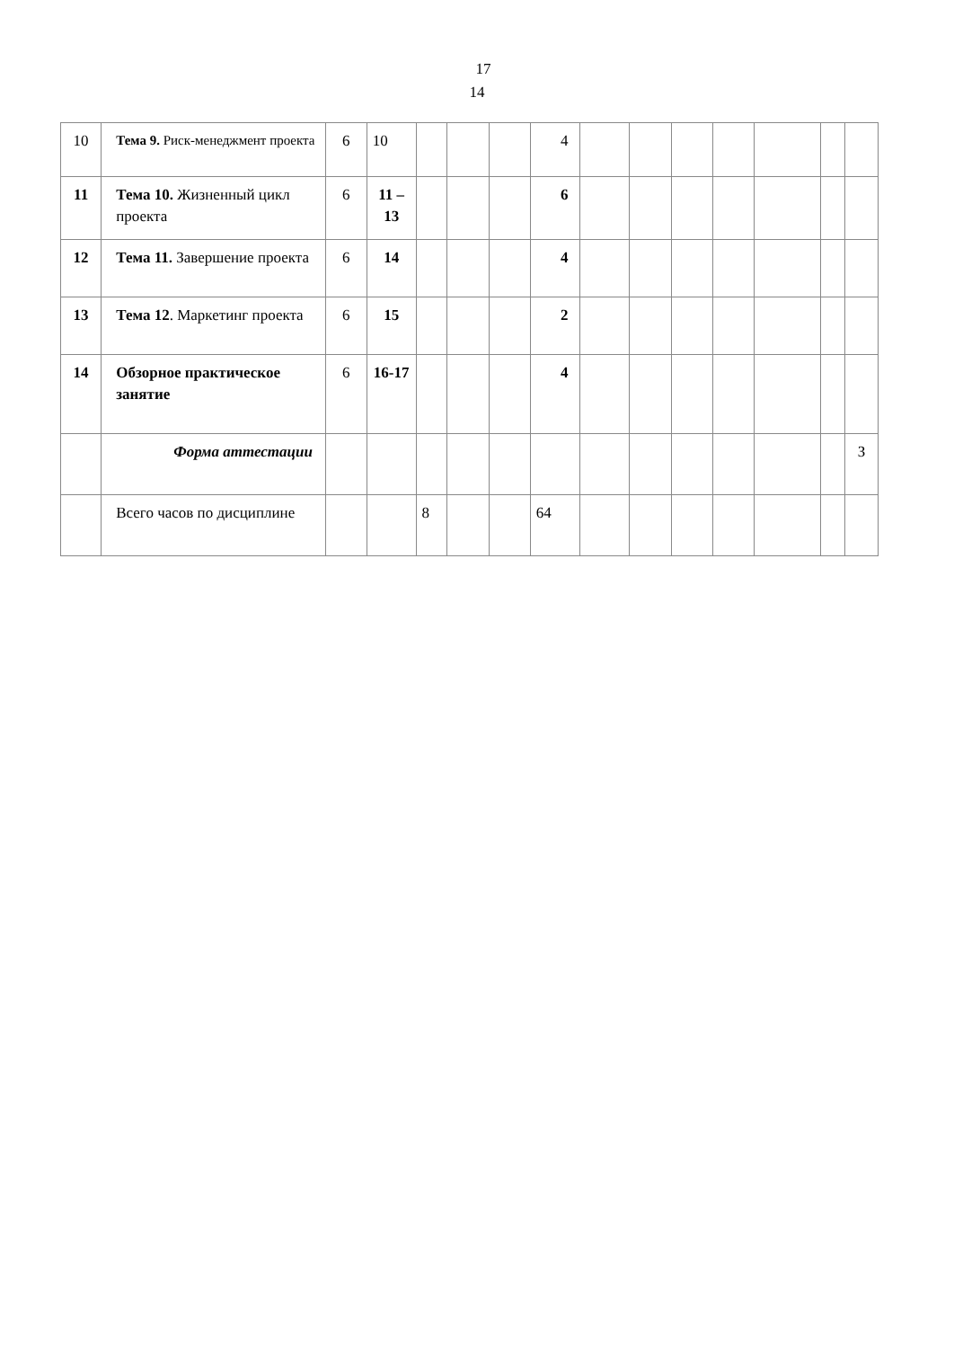17
14
| 10 | Тема 9. Риск-менеджмент проекта | 6 | 10 | | | | 4 | | | | | | | |
| 11 | Тема 10. Жизненный цикл проекта | 6 | 11 – 13 | | | | 6 | | | | | | | |
| 12 | Тема 11. Завершение проекта | 6 | 14 | | | | 4 | | | | | | | |
| 13 | Тема 12 . Маркетинг проекта | 6 | 15 | | | | 2 | | | | | | | |
| 14 | Обзорное практическое занятие | 6 | 16-17 | | | | 4 | | | | | | | |
| | Форма аттестации | | | | | | | | | | | | | З |
| | Всего часов по дисциплине | | | 8 | | | 64 | | | | | | | |